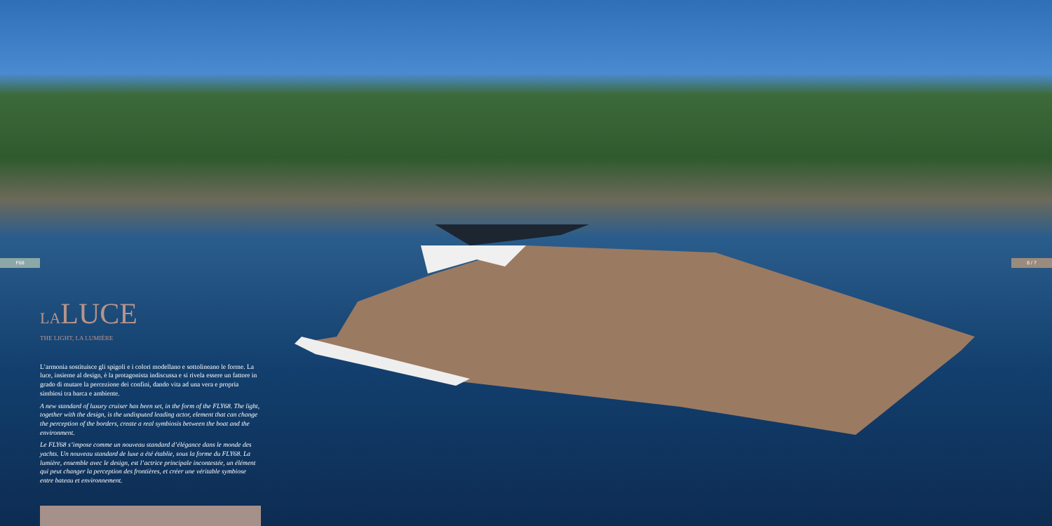F68 6 / 7
LALUCE
THE LIGHT, LA LUMIÈRE
L’armonia sostituisce gli spigoli e i colori modellano e sottolineano le forme. La luce, insieme al design, è la protagonista indiscussa e si rivela essere un fattore in grado di mutare la percezione dei confini, dando vita ad una vera e propria simbiosi tra barca e ambiente.
A new standard of luxury cruiser has been set, in the form of the FLY68. The light, together with the design, is the undisputed leading actor, element that can change the perception of the borders, create a real symbiosis between the boat and the environment.
Le FLY68 s’impose comme un nouveau standard d’élégance dans le monde des yachts. Un nouveau standard de luxe a été établie, sous la forme du FLY68. La lumière, ensemble avec le design, est l’actrice principale incontestée, un élément qui peut changer la perception des frontières, et créer une véritable symbiose entre bateau et environnement.